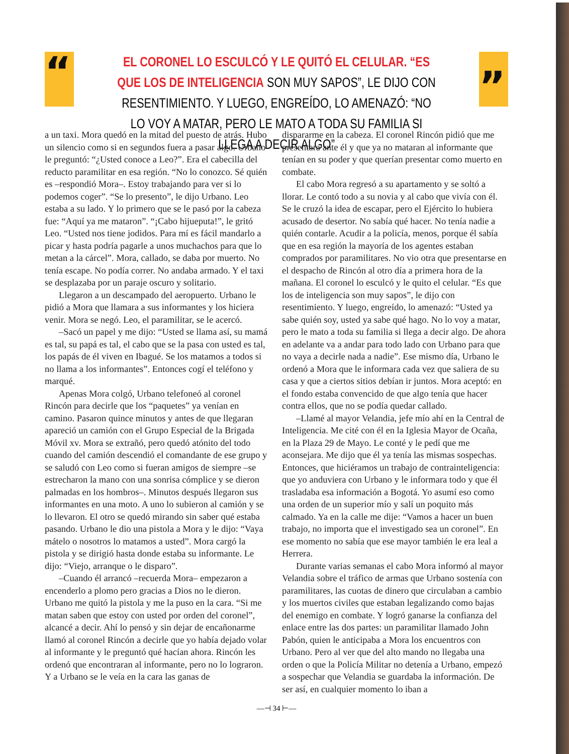“
EL CORONEL LO ESCULCÓ Y LE QUITÓ EL CELULAR. “ES QUE LOS DE INTELIGENCIA SON MUY SAPOS”, LE DIJO CON RESENTIMIENTO. Y LUEGO, ENGREÍDO, LO AMENAZÓ: “NO LO VOY A MATAR, PERO LE MATO A TODA SU FAMILIA SI LLEGA A DECIR ALGO”
”
a un taxi. Mora quedó en la mitad del puesto de atrás. Hubo un silencio como si en segundos fuera a pasar algo. Urbano le preguntó: “¿Usted conoce a Leo?”. Era el cabecilla del reducto paramilitar en esa región. “No lo conozco. Sé quién es –respondió Mora–. Estoy trabajando para ver si lo podemos coger”. “Se lo presento”, le dijo Urbano. Leo estaba a su lado. Y lo primero que se le pasó por la cabeza fue: “Aquí ya me mataron”. “¡Cabo hijueputa!”, le gritó Leo. “Usted nos tiene jodidos. Para mí es fácil mandarlo a picar y hasta podría pagarle a unos muchachos para que lo metan a la cárcel”. Mora, callado, se daba por muerto. No tenía escape. No podía correr. No andaba armado. Y el taxi se desplazaba por un paraje oscuro y solitario.
Llegaron a un descampado del aeropuerto. Urbano le pidió a Mora que llamara a sus informantes y los hiciera venir. Mora se negó. Leo, el paramilitar, se le acercó.
–Sacó un papel y me dijo: “Usted se llama así, su mamá es tal, su papá es tal, el cabo que se la pasa con usted es tal, los papás de él viven en Ibagué. Se los matamos a todos si no llama a los informantes”. Entonces cogí el teléfono y marqué.
Apenas Mora colgó, Urbano telefoneó al coronel Rincón para decirle que los “paquetes” ya venían en camino. Pasaron quince minutos y antes de que llegaran apareció un camión con el Grupo Especial de la Brigada Móvil xv. Mora se extrañó, pero quedó atónito del todo cuando del camión descendió el comandante de ese grupo y se saludó con Leo como si fueran amigos de siempre –se estrecharon la mano con una sonrisa cómplice y se dieron palmadas en los hombros–. Minutos después llegaron sus informantes en una moto. A uno lo subieron al camión y se lo llevaron. El otro se quedó mirando sin saber qué estaba pasando. Urbano le dio una pistola a Mora y le dijo: “Vaya mátelo o nosotros lo matamos a usted”. Mora cargó la pistola y se dirigió hasta donde estaba su informante. Le dijo: “Viejo, arranque o le disparo”.
–Cuando él arrancó –recuerda Mora– empezaron a encenderlo a plomo pero gracias a Dios no le dieron. Urbano me quitó la pistola y me la puso en la cara. “Si me matan saben que estoy con usted por orden del coronel”, alcancé a decir. Ahí lo pensó y sin dejar de encañonarme llamó al coronel Rincón a decirle que yo había dejado volar al informante y le preguntó qué hacían ahora. Rincón les ordenó que encontraran al informante, pero no lo lograron. Y a Urbano se le veía en la cara las ganas de
dispararme en la cabeza. El coronel Rincón pidió que me presentara ante él y que ya no mataran al informante que tenían en su poder y que querían presentar como muerto en combate.
El cabo Mora regresó a su apartamento y se soltó a llorar. Le contó todo a su novia y al cabo que vivía con él. Se le cruzó la idea de escapar, pero el Ejército lo hubiera acusado de desertor. No sabía qué hacer. No tenía nadie a quién contarle. Acudir a la policía, menos, porque él sabía que en esa región la mayoría de los agentes estaban comprados por paramilitares. No vio otra que presentarse en el despacho de Rincón al otro día a primera hora de la mañana. El coronel lo esculcó y le quito el celular. “Es que los de inteligencia son muy sapos”, le dijo con resentimiento. Y luego, engreído, lo amenazó: “Usted ya sabe quién soy, usted ya sabe qué hago. No lo voy a matar, pero le mato a toda su familia si llega a decir algo. De ahora en adelante va a andar para todo lado con Urbano para que no vaya a decirle nada a nadie”. Ese mismo día, Urbano le ordenó a Mora que le informara cada vez que saliera de su casa y que a ciertos sitios debían ir juntos. Mora aceptó: en el fondo estaba convencido de que algo tenía que hacer contra ellos, que no se podía quedar callado.
–Llamé al mayor Velandia, jefe mío ahí en la Central de Inteligencia. Me cité con él en la Iglesia Mayor de Ocaña, en la Plaza 29 de Mayo. Le conté y le pedí que me aconsejara. Me dijo que él ya tenía las mismas sospechas. Entonces, que hiciéramos un trabajo de contrainteligencia: que yo anduviera con Urbano y le informara todo y que él trasladaba esa información a Bogotá. Yo asumí eso como una orden de un superior mío y salí un poquito más calmado. Ya en la calle me dije: “Vamos a hacer un buen trabajo, no importa que el investigado sea un coronel”. En ese momento no sabía que ese mayor también le era leal a Herrera.
Durante varias semanas el cabo Mora informó al mayor Velandia sobre el tráfico de armas que Urbano sostenía con paramilitares, las cuotas de dinero que circulaban a cambio y los muertos civiles que estaban legalizando como bajas del enemigo en combate. Y logró ganarse la confianza del enlace entre las dos partes: un paramilitar llamado John Pabón, quien le anticipaba a Mora los encuentros con Urbano. Pero al ver que del alto mando no llegaba una orden o que la Policía Militar no detenía a Urbano, empezó a sospechar que Velandia se guardaba la información. De ser así, en cualquier momento lo iban a
—⊣ 34 ⊢—